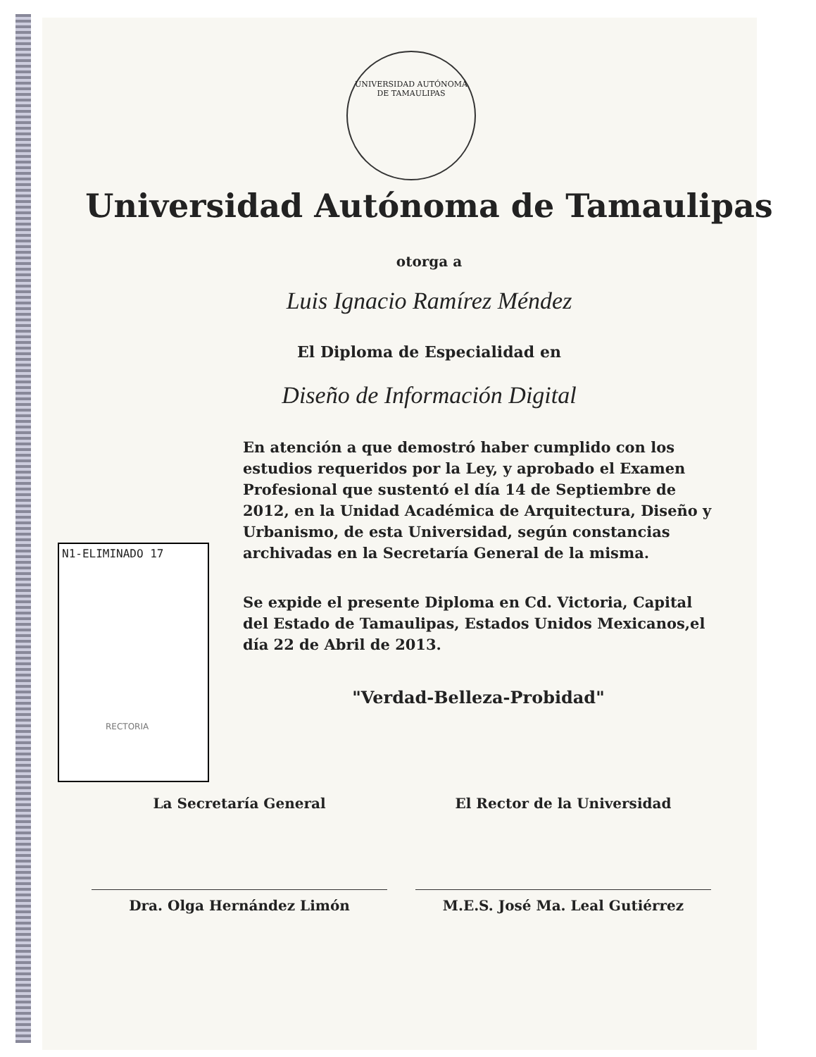UNIVERSIDAD AUTÓNOMA DE TAMAULIPAS
N1-ELIMINADO 17
Universidad Autónoma de Tamaulipas
otorga a
Luis Ignacio Ramírez Méndez
El Diploma de Especialidad en
Diseño de Información Digital
En atención a que demostró haber cumplido con los estudios requeridos por la Ley, y aprobado el Examen Profesional que sustentó el día 14 de Septiembre de 2012, en la Unidad Académica de Arquitectura, Diseño y Urbanismo, de esta Universidad, según constancias archivadas en la Secretaría General de la misma.
Se expide el presente Diploma en Cd. Victoria, Capital del Estado de Tamaulipas, Estados Unidos Mexicanos,el día 22 de Abril de 2013.
"Verdad-Belleza-Probidad"
RECTORIA
La Secretaría General
Dra. Olga Hernández Limón
El Rector de la Universidad
M.E.S. José Ma. Leal Gutiérrez